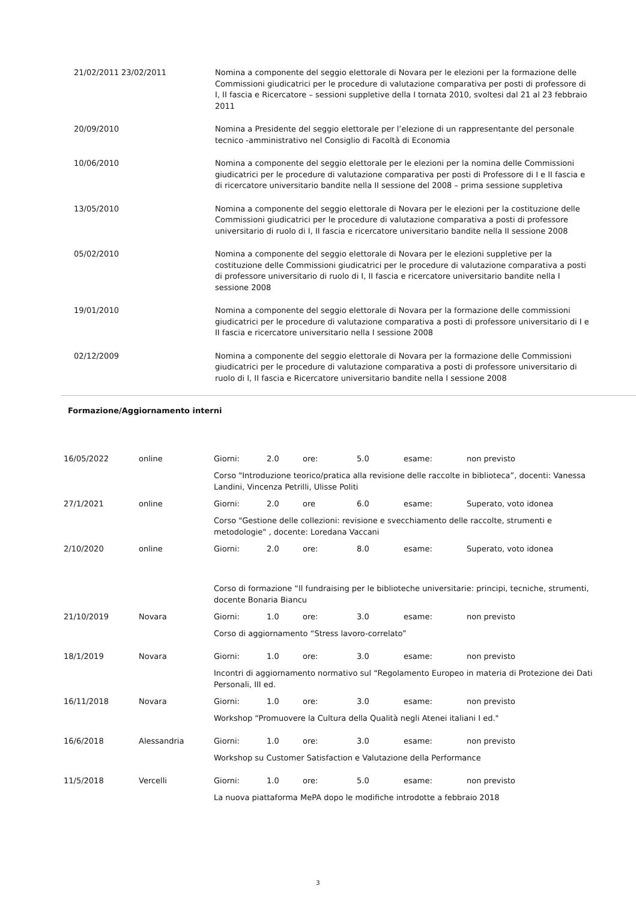| 21/02/2011 23/02/2011 | Nomina a componente del seggio elettorale di Novara per le elezioni per la formazione delle Commissioni giudicatrici per le procedure di valutazione comparativa per posti di professore di I, II fascia e Ricercatore – sessioni suppletive della I tornata 2010, svoltesi dal 21 al 23 febbraio 2011 |
| 20/09/2010 | Nomina a Presidente del seggio elettorale per l’elezione di un rappresentante del personale tecnico -amministrativo nel Consiglio di Facoltà di Economia |
| 10/06/2010 | Nomina a componente del seggio elettorale per le elezioni per la nomina delle Commissioni giudicatrici per le procedure di valutazione comparativa per posti di Professore di I e II fascia e di ricercatore universitario bandite nella II sessione del 2008 – prima sessione suppletiva |
| 13/05/2010 | Nomina a componente del seggio elettorale di Novara per le elezioni per la costituzione delle Commissioni giudicatrici per le procedure di valutazione comparativa a posti di professore universitario di ruolo di I, II fascia e ricercatore universitario bandite nella II sessione 2008 |
| 05/02/2010 | Nomina a componente del seggio elettorale di Novara per le elezioni suppletive per la costituzione delle Commissioni giudicatrici per le procedure di valutazione comparativa a posti di professore universitario di ruolo di I, II fascia e ricercatore universitario bandite nella I sessione 2008 |
| 19/01/2010 | Nomina a componente del seggio elettorale di Novara per la formazione delle commissioni giudicatrici per le procedure di valutazione comparativa a posti di professore universitario di I e II fascia e ricercatore universitario nella I sessione 2008 |
| 02/12/2009 | Nomina a componente del seggio elettorale di Novara per la formazione delle Commissioni giudicatrici per le procedure di valutazione comparativa a posti di professore universitario di ruolo di I, II fascia e Ricercatore universitario bandite nella I sessione 2008 |
Formazione/Aggiornamento interni
| 16/05/2022 | online | Giorni: | 2.0 | ore: | 5.0 | esame: | non previsto |
| | | Corso "Introduzione teorico/pratica alla revisione delle raccolte in biblioteca”, docenti: Vanessa Landini, Vincenza Petrilli, Ulisse Politi | | | | | |
| 27/1/2021 | online | Giorni: | 2.0 | ore | 6.0 | esame: | Superato, voto idonea |
| | | Corso "Gestione delle collezioni: revisione e svecchiamento delle raccolte, strumenti e metodologie" , docente: Loredana Vaccani | | | | | |
| 2/10/2020 | online | Giorni: | 2.0 | ore: | 8.0 | esame: | Superato, voto idonea |
| | | Corso di formazione “Il fundraising per le biblioteche universitarie: principi, tecniche, strumenti, docente Bonaria Biancu | | | | | |
| 21/10/2019 | Novara | Giorni: | 1.0 | ore: | 3.0 | esame: | non previsto |
| | | Corso di aggiornamento “Stress lavoro-correlato” | | | | | |
| 18/1/2019 | Novara | Giorni: | 1.0 | ore: | 3.0 | esame: | non previsto |
| | | Incontri di aggiornamento normativo sul “Regolamento Europeo in materia di Protezione dei Dati Personali, III ed. | | | | | |
| 16/11/2018 | Novara | Giorni: | 1.0 | ore: | 3.0 | esame: | non previsto |
| | | Workshop “Promuovere la Cultura della Qualità negli Atenei italiani I ed." | | | | | |
| 16/6/2018 | Alessandria | Giorni: | 1.0 | ore: | 3.0 | esame: | non previsto |
| | | Workshop su Customer Satisfaction e Valutazione della Performance | | | | | |
| 11/5/2018 | Vercelli | Giorni: | 1.0 | ore: | 5.0 | esame: | non previsto |
| | | La nuova piattaforma MePA dopo le modifiche introdotte a febbraio 2018 | | | | | |
3